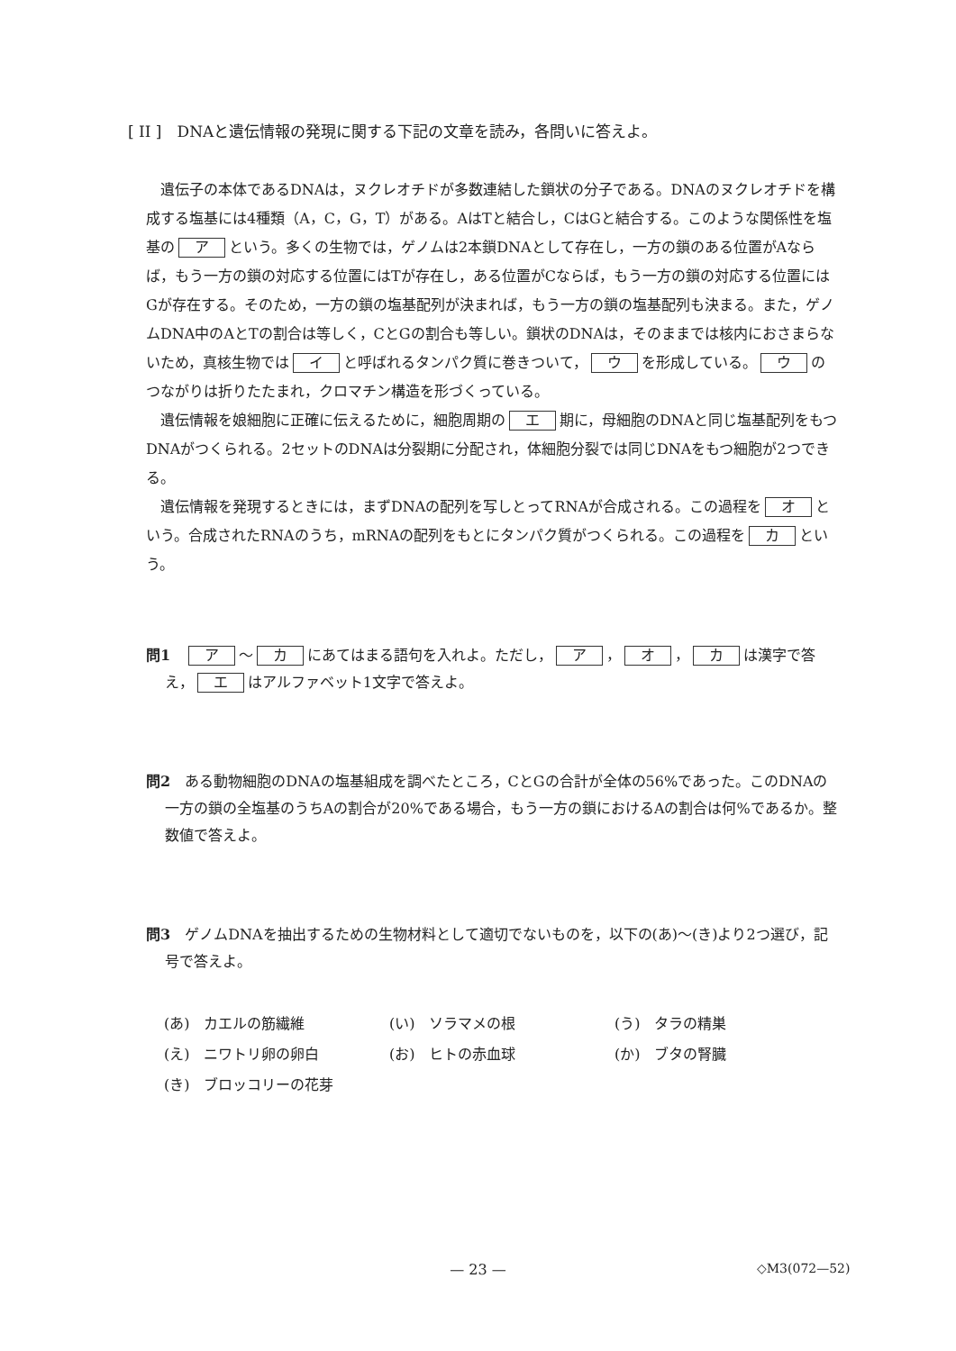[ II ]　DNAと遺伝情報の発現に関する下記の文章を読み，各問いに答えよ。
遺伝子の本体であるDNAは，ヌクレオチドが多数連結した鎖状の分子である。DNAのヌクレオチドを構成する塩基には4種類（A，C，G，T）がある。AはTと結合し，CはGと結合する。このような関係性を塩基の ア という。多くの生物では，ゲノムは2本鎖DNAとして存在し，一方の鎖のある位置がAならば，もう一方の鎖の対応する位置にはTが存在し，ある位置がCならば，もう一方の鎖の対応する位置にはGが存在する。そのため，一方の鎖の塩基配列が決まれば，もう一方の鎖の塩基配列も決まる。また，ゲノムDNA中のAとTの割合は等しく，CとGの割合も等しい。鎖状のDNAは，そのままでは核内におさまらないため，真核生物では イ と呼ばれるタンパク質に巻きついて， ウ を形成している。 ウ のつながりは折りたたまれ，クロマチン構造を形づくっている。
遺伝情報を娘細胞に正確に伝えるために，細胞周期の エ 期に，母細胞のDNAと同じ塩基配列をもつDNAがつくられる。2セットのDNAは分裂期に分配され，体細胞分裂では同じDNAをもつ細胞が2つできる。
遺伝情報を発現するときには，まずDNAの配列を写しとってRNAが合成される。この過程を オ という。合成されたRNAのうち，mRNAの配列をもとにタンパク質がつくられる。この過程を カ という。
問1　ア ～ カ にあてはまる語句を入れよ。ただし， ア ， オ ， カ は漢字で答え， エ はアルファベット1文字で答えよ。
問2　ある動物細胞のDNAの塩基組成を調べたところ，CとGの合計が全体の56%であった。このDNAの一方の鎖の全塩基のうちAの割合が20%である場合，もう一方の鎖におけるAの割合は何%であるか。整数値で答えよ。
問3　ゲノムDNAを抽出するための生物材料として適切でないものを，以下の(あ)～(き)より2つ選び，記号で答えよ。
(あ)　カエルの筋繊維
(い)　ソラマメの根
(う)　タラの精巣
(え)　ニワトリ卵の卵白
(お)　ヒトの赤血球
(か)　ブタの腎臓
(き)　ブロッコリーの花芽
— 23 — ◇M3(072—52)